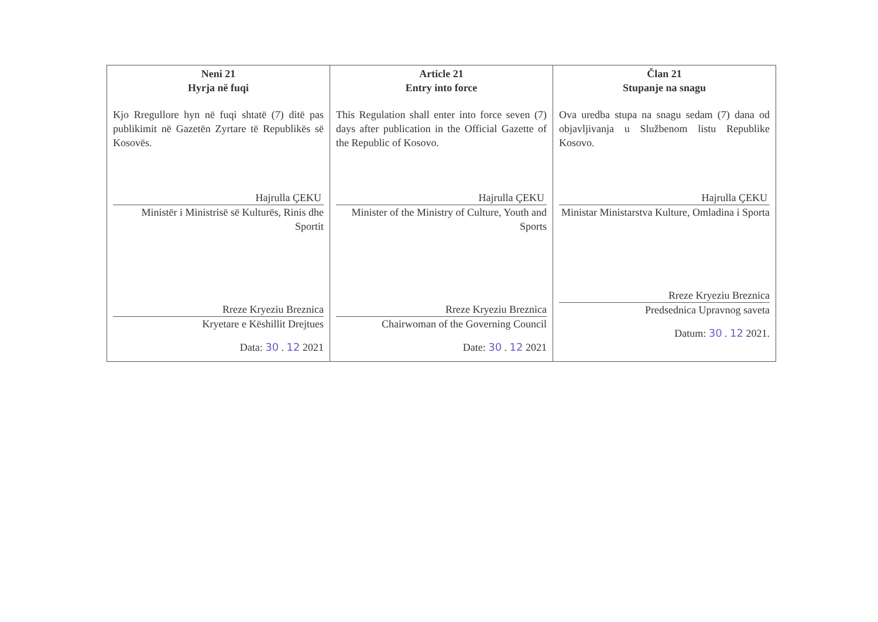| Neni 21 Hyrja në fuqi Kjo Rregullore hyn në fuqi shtatë (7) ditë pas publikimit në Gazetën Zyrtare të Republikës së Kosovës. Hajrulla ÇEKU Ministër i Ministrisë së Kulturës, Rinis dhe Sportit Rreze Kryeziu Breznica Kryetare e Këshillit Drejtues Data: 30 . 12 2021 | Article 21 Entry into force This Regulation shall enter into force seven (7) days after publication in the Official Gazette of the Republic of Kosovo. Hajrulla ÇEKU Minister of the Ministry of Culture, Youth and Sports Rreze Kryeziu Breznica Chairwoman of the Governing Council Date: 30 . 12 2021 | Član 21 Stupanje na snagu Ova uredba stupa na snagu sedam (7) dana od objavljivanja u Službenom listu Republike Kosovo. Hajrulla ÇEKU Ministar Ministarstva Kulture, Omladina i Sporta Rreze Kryeziu Breznica Predsednica Upravnog saveta Datum: 30 . 12 2021. |